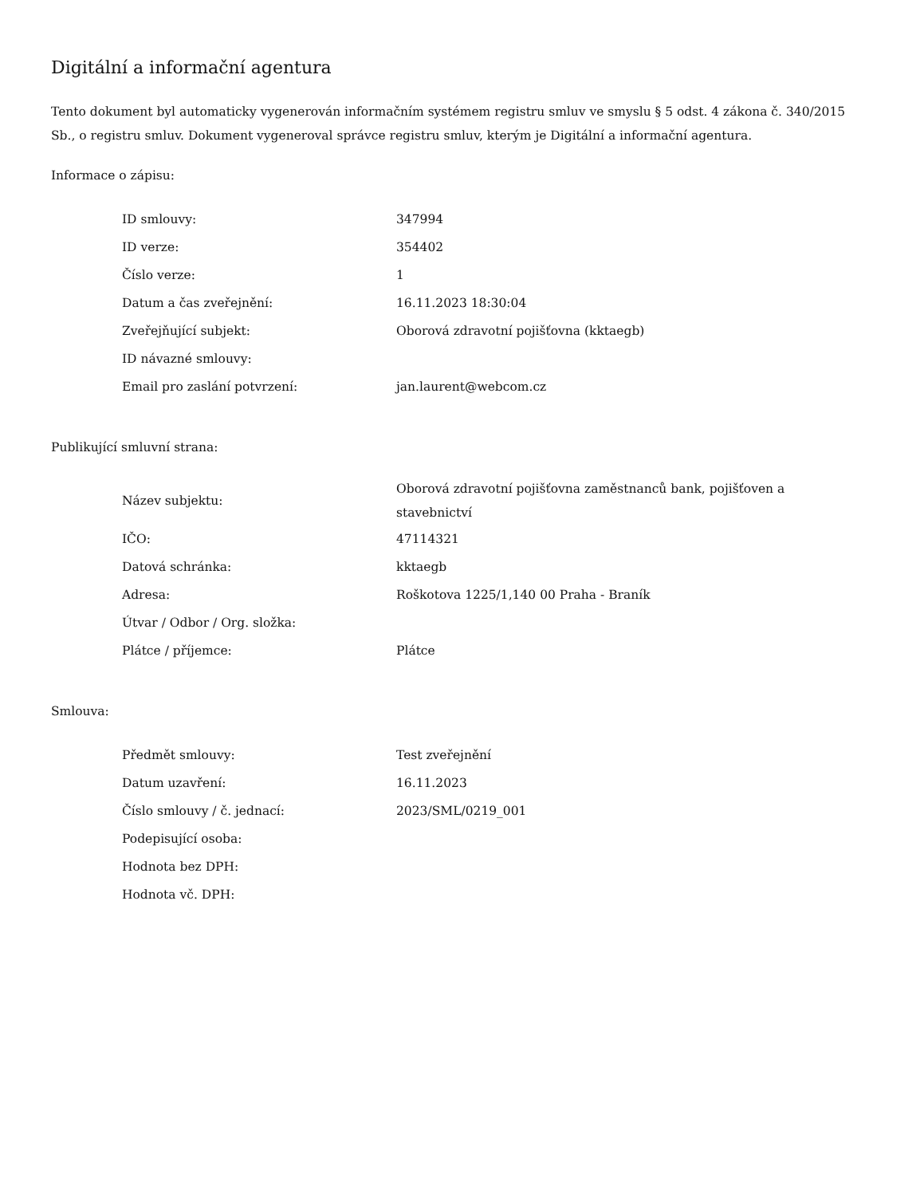Digitální a informační agentura
Tento dokument byl automaticky vygenerován informačním systémem registru smluv ve smyslu § 5 odst. 4 zákona č. 340/2015 Sb., o registru smluv. Dokument vygeneroval správce registru smluv, kterým je Digitální a informační agentura.
Informace o zápisu:
| ID smlouvy: | 347994 |
| ID verze: | 354402 |
| Číslo verze: | 1 |
| Datum a čas zveřejnění: | 16.11.2023 18:30:04 |
| Zveřejňující subjekt: | Oborová zdravotní pojišťovna (kktaegb) |
| ID návazné smlouvy: | |
| Email pro zaslání potvrzení: | jan.laurent@webcom.cz |
Publikující smluvní strana:
| Název subjektu: | Oborová zdravotní pojišťovna zaměstnanců bank, pojišťoven a stavebnictví |
| IČO: | 47114321 |
| Datová schránka: | kktaegb |
| Adresa: | Roškotova 1225/1,140 00 Praha - Braník |
| Útvar / Odbor / Org. složka: | |
| Plátce / příjemce: | Plátce |
Smlouva:
| Předmět smlouvy: | Test zveřejnění |
| Datum uzavření: | 16.11.2023 |
| Číslo smlouvy / č. jednací: | 2023/SML/0219_001 |
| Podepisující osoba: | |
| Hodnota bez DPH: | |
| Hodnota vč. DPH: | |